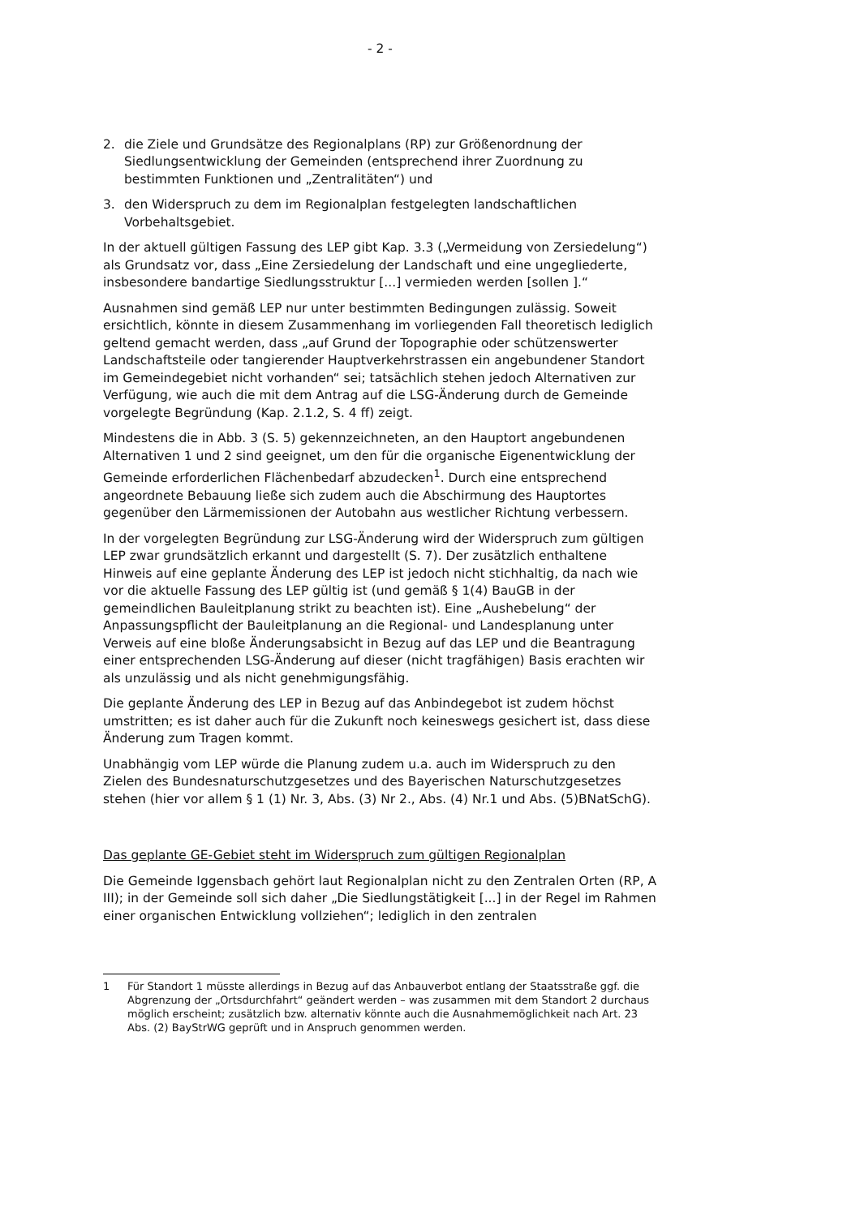- 2 -
2. die Ziele und Grundsätze des Regionalplans (RP) zur Größenordnung der Siedlungsentwicklung der Gemeinden (entsprechend ihrer Zuordnung zu bestimmten Funktionen und „Zentralitäten“) und
3. den Widerspruch zu dem im Regionalplan festgelegten landschaftlichen Vorbehaltsgebiet.
In der aktuell gültigen Fassung des LEP gibt Kap. 3.3 („Vermeidung von Zersiedelung“) als Grundsatz vor, dass „Eine Zersiedelung der Landschaft und eine ungegliederte, insbesondere bandartige Siedlungsstruktur [...] vermieden werden [sollen ].“
Ausnahmen sind gemäß LEP nur unter bestimmten Bedingungen zulässig. Soweit ersichtlich, könnte in diesem Zusammenhang im vorliegenden Fall theoretisch lediglich geltend gemacht werden, dass „auf Grund der Topographie oder schützenswerter Landschaftsteile oder tangierender Hauptverkehrstrassen ein angebundener Standort im Gemeindegebiet nicht vorhanden“ sei; tatsächlich stehen jedoch Alternativen zur Verfügung, wie auch die mit dem Antrag auf die LSG-Änderung durch de Gemeinde vorgelegte Begründung (Kap. 2.1.2, S. 4 ff) zeigt.
Mindestens die in Abb. 3 (S. 5) gekennzeichneten, an den Hauptort angebundenen Alternativen 1 und 2 sind geeignet, um den für die organische Eigenentwicklung der Gemeinde erforderlichen Flächenbedarf abzudecken<sup>1</sup>. Durch eine entsprechend angeordnete Bebauung ließe sich zudem auch die Abschirmung des Hauptortes gegenüber den Lärmemissionen der Autobahn aus westlicher Richtung verbessern.
In der vorgelegten Begründung zur LSG-Änderung wird der Widerspruch zum gültigen LEP zwar grundsätzlich erkannt und dargestellt (S. 7). Der zusätzlich enthaltene Hinweis auf eine geplante Änderung des LEP ist jedoch nicht stichhaltig, da nach wie vor die aktuelle Fassung des LEP gültig ist (und gemäß § 1(4) BauGB in der gemeindlichen Bauleitplanung strikt zu beachten ist). Eine „Aushebelung“ der Anpassungspflicht der Bauleitplanung an die Regional- und Landesplanung unter Verweis auf eine bloße Änderungsabsicht in Bezug auf das LEP und die Beantragung einer entsprechenden LSG-Änderung auf dieser (nicht tragfähigen) Basis erachten wir als unzulässig und als nicht genehmigungsfähig.
Die geplante Änderung des LEP in Bezug auf das Anbindegebot ist zudem höchst umstritten; es ist daher auch für die Zukunft noch keineswegs gesichert ist, dass diese Änderung zum Tragen kommt.
Unabhängig vom LEP würde die Planung zudem u.a. auch im Widerspruch zu den Zielen des Bundesnaturschutzgesetzes und des Bayerischen Naturschutzgesetzes stehen (hier vor allem § 1 (1) Nr. 3, Abs. (3) Nr 2., Abs. (4) Nr.1 und Abs. (5)BNatSchG).
Das geplante GE-Gebiet steht im Widerspruch zum gültigen Regionalplan
Die Gemeinde Iggensbach gehört laut Regionalplan nicht zu den Zentralen Orten (RP, A III); in der Gemeinde soll sich daher „Die Siedlungstätigkeit [...] in der Regel im Rahmen einer organischen Entwicklung vollziehen“; lediglich in den zentralen
1 Für Standort 1 müsste allerdings in Bezug auf das Anbauverbot entlang der Staatsstraße ggf. die Abgrenzung der „Ortsdurchfahrt“ geändert werden – was zusammen mit dem Standort 2 durchaus möglich erscheint; zusätzlich bzw. alternativ könnte auch die Ausnahmemöglichkeit nach Art. 23 Abs. (2) BayStrWG geprüft und in Anspruch genommen werden.